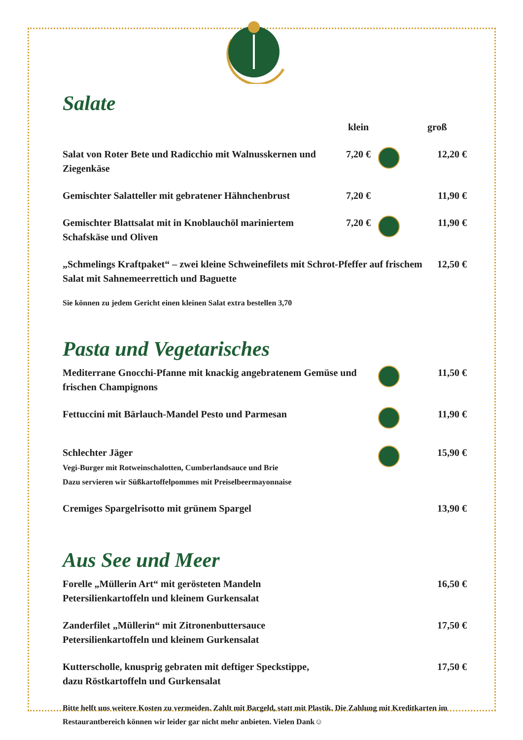Salate
| | klein | | groß |
| Salat von Roter Bete und Radicchio mit Walnusskernen und Ziegenkäse | 7,20 € | | 12,20 € |
| Gemischter Salatteller mit gebratener Hähnchenbrust | 7,20 € | | 11,90 € |
| Gemischter Blattsalat mit in Knoblauchöl mariniertem Schafskäse und Oliven | 7,20 € | | 11,90 € |
| „Schmelings Kraftpaket“ – zwei kleine Schweinefilets mit Schrot-Pfeffer auf frischem Salat mit Sahnemeerrettich und Baguette | | | 12,50 € |
Sie können zu jedem Gericht einen kleinen Salat extra bestellen 3,70
Pasta und Vegetarisches
| Mediterrane Gnocchi-Pfanne mit knackig angebratenem Gemüse und frischen Champignons | | 11,50 € |
| Fettuccini mit Bärlauch-Mandel Pesto und Parmesan | | 11,90 € |
| Schlechter Jäger Vegi-Burger mit Rotweinschalotten, Cumberlandsauce und Brie Dazu servieren wir Süßkartoffelpommes mit Preiselbeermayonnaise | | 15,90 € |
| Cremiges Spargelrisotto mit grünem Spargel | | 13,90 € |
Aus See und Meer
| Forelle „Müllerin Art“ mit gerösteten Mandeln Petersilienkartoffeln und kleinem Gurkensalat | 16,50 € |
| Zanderfilet „Müllerin“ mit Zitronenbuttersauce Petersilienkartoffeln und kleinem Gurkensalat | 17,50 € |
| Kutterscholle, knusprig gebraten mit deftiger Speckstippe, dazu Röstkartoffeln und Gurkensalat | 17,50 € |
Bitte helft uns weitere Kosten zu vermeiden. Zahlt mit Bargeld, statt mit Plastik. Die Zahlung mit Kreditkarten im Restaurantbereich können wir leider gar nicht mehr anbieten. Vielen Dank☺